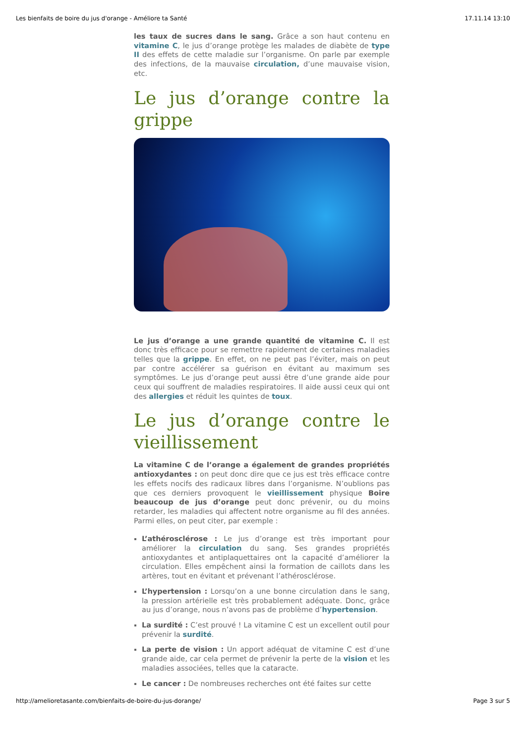Les bienfaits de boire du jus d'orange - Améliore ta Santé 17.11.14 13:10
les taux de sucres dans le sang. Grâce a son haut contenu en vitamine C, le jus d’orange protège les malades de diabète de type II des effets de cette maladie sur l’organisme. On parle par exemple des infections, de la mauvaise circulation, d’une mauvaise vision, etc.
Le jus d’orange contre la grippe
Le jus d’orange a une grande quantité de vitamine C. Il est donc très efficace pour se remettre rapidement de certaines maladies telles que la grippe. En effet, on ne peut pas l’éviter, mais on peut par contre accélérer sa guérison en évitant au maximum ses symptômes. Le jus d’orange peut aussi être d’une grande aide pour ceux qui souffrent de maladies respiratoires. Il aide aussi ceux qui ont des allergies et réduit les quintes de toux.
Le jus d’orange contre le vieillissement
La vitamine C de l’orange a également de grandes propriétés antioxydantes : on peut donc dire que ce jus est très efficace contre les effets nocifs des radicaux libres dans l’organisme. N’oublions pas que ces derniers provoquent le vieillissement physique Boire beaucoup de jus d’orange peut donc prévenir, ou du moins retarder, les maladies qui affectent notre organisme au fil des années. Parmi elles, on peut citer, par exemple :
L’athérosclérose : Le jus d’orange est très important pour améliorer la circulation du sang. Ses grandes propriétés antioxydantes et antiplaquettaires ont la capacité d’améliorer la circulation. Elles empêchent ainsi la formation de caillots dans les artères, tout en évitant et prévenant l’athérosclérose.
L’hypertension : Lorsqu’on a une bonne circulation dans le sang, la pression artérielle est très probablement adéquate. Donc, grâce au jus d’orange, nous n’avons pas de problème d’hypertension.
La surdité : C’est prouvé ! La vitamine C est un excellent outil pour prévenir la surdité.
La perte de vision : Un apport adéquat de vitamine C est d’une grande aide, car cela permet de prévenir la perte de la vision et les maladies associées, telles que la cataracte.
Le cancer : De nombreuses recherches ont été faites sur cette
http://amelioretasante.com/bienfaits-de-boire-du-jus-dorange/ Page 3 sur 5